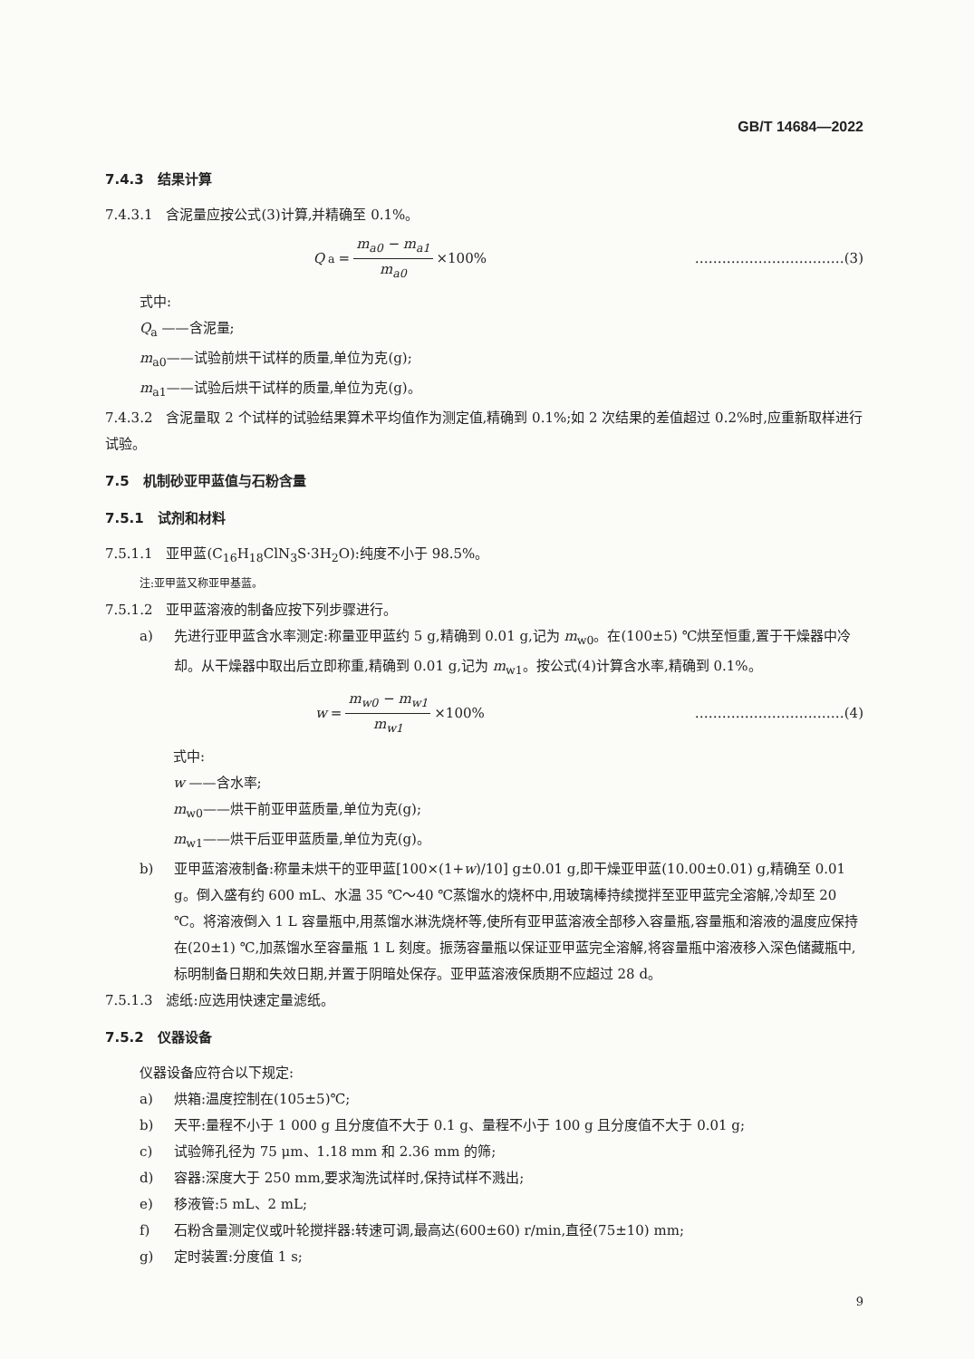GB/T 14684—2022
7.4.3　结果计算
7.4.3.1　含泥量应按公式(3)计算,并精确至 0.1%。
Q<sub>a</sub> = m<sub>a0</sub> − m<sub>a1</sub> m<sub>a0</sub> ×100% ……………………………(3)
式中:
Q<sub>a</sub> ——含泥量;
m<sub>a0</sub>——试验前烘干试样的质量,单位为克(g);
m<sub>a1</sub>——试验后烘干试样的质量,单位为克(g)。
7.4.3.2　含泥量取 2 个试样的试验结果算术平均值作为测定值,精确到 0.1%;如 2 次结果的差值超过 0.2%时,应重新取样进行试验。
7.5　机制砂亚甲蓝值与石粉含量
7.5.1　试剂和材料
7.5.1.1　亚甲蓝(C<sub>16</sub>H<sub>18</sub>ClN<sub>3</sub>S·3H<sub>2</sub>O):纯度不小于 98.5%。
注:亚甲蓝又称亚甲基蓝。
7.5.1.2　亚甲蓝溶液的制备应按下列步骤进行。
a) 先进行亚甲蓝含水率测定:称量亚甲蓝约 5 g,精确到 0.01 g,记为 m<sub>w0</sub>。在(100±5) ℃烘至恒重,置于干燥器中冷却。从干燥器中取出后立即称重,精确到 0.01 g,记为 m<sub>w1</sub>。按公式(4)计算含水率,精确到 0.1%。
w = m<sub>w0</sub> − m<sub>w1</sub> m<sub>w1</sub> ×100% ……………………………(4)
式中:
w ——含水率;
m<sub>w0</sub>——烘干前亚甲蓝质量,单位为克(g);
m<sub>w1</sub>——烘干后亚甲蓝质量,单位为克(g)。
b) 亚甲蓝溶液制备:称量未烘干的亚甲蓝[100×(1+w)/10] g±0.01 g,即干燥亚甲蓝(10.00±0.01) g,精确至 0.01 g。倒入盛有约 600 mL、水温 35 ℃～40 ℃蒸馏水的烧杯中,用玻璃棒持续搅拌至亚甲蓝完全溶解,冷却至 20 ℃。将溶液倒入 1 L 容量瓶中,用蒸馏水淋洗烧杯等,使所有亚甲蓝溶液全部移入容量瓶,容量瓶和溶液的温度应保持在(20±1) ℃,加蒸馏水至容量瓶 1 L 刻度。振荡容量瓶以保证亚甲蓝完全溶解,将容量瓶中溶液移入深色储藏瓶中,标明制备日期和失效日期,并置于阴暗处保存。亚甲蓝溶液保质期不应超过 28 d。
7.5.1.3　滤纸:应选用快速定量滤纸。
7.5.2　仪器设备
仪器设备应符合以下规定:
a) 烘箱:温度控制在(105±5)℃;
b) 天平:量程不小于 1 000 g 且分度值不大于 0.1 g、量程不小于 100 g 且分度值不大于 0.01 g;
c) 试验筛孔径为 75 μm、1.18 mm 和 2.36 mm 的筛;
d) 容器:深度大于 250 mm,要求淘洗试样时,保持试样不溅出;
e) 移液管:5 mL、2 mL;
f) 石粉含量测定仪或叶轮搅拌器:转速可调,最高达(600±60) r/min,直径(75±10) mm;
g) 定时装置:分度值 1 s;
9